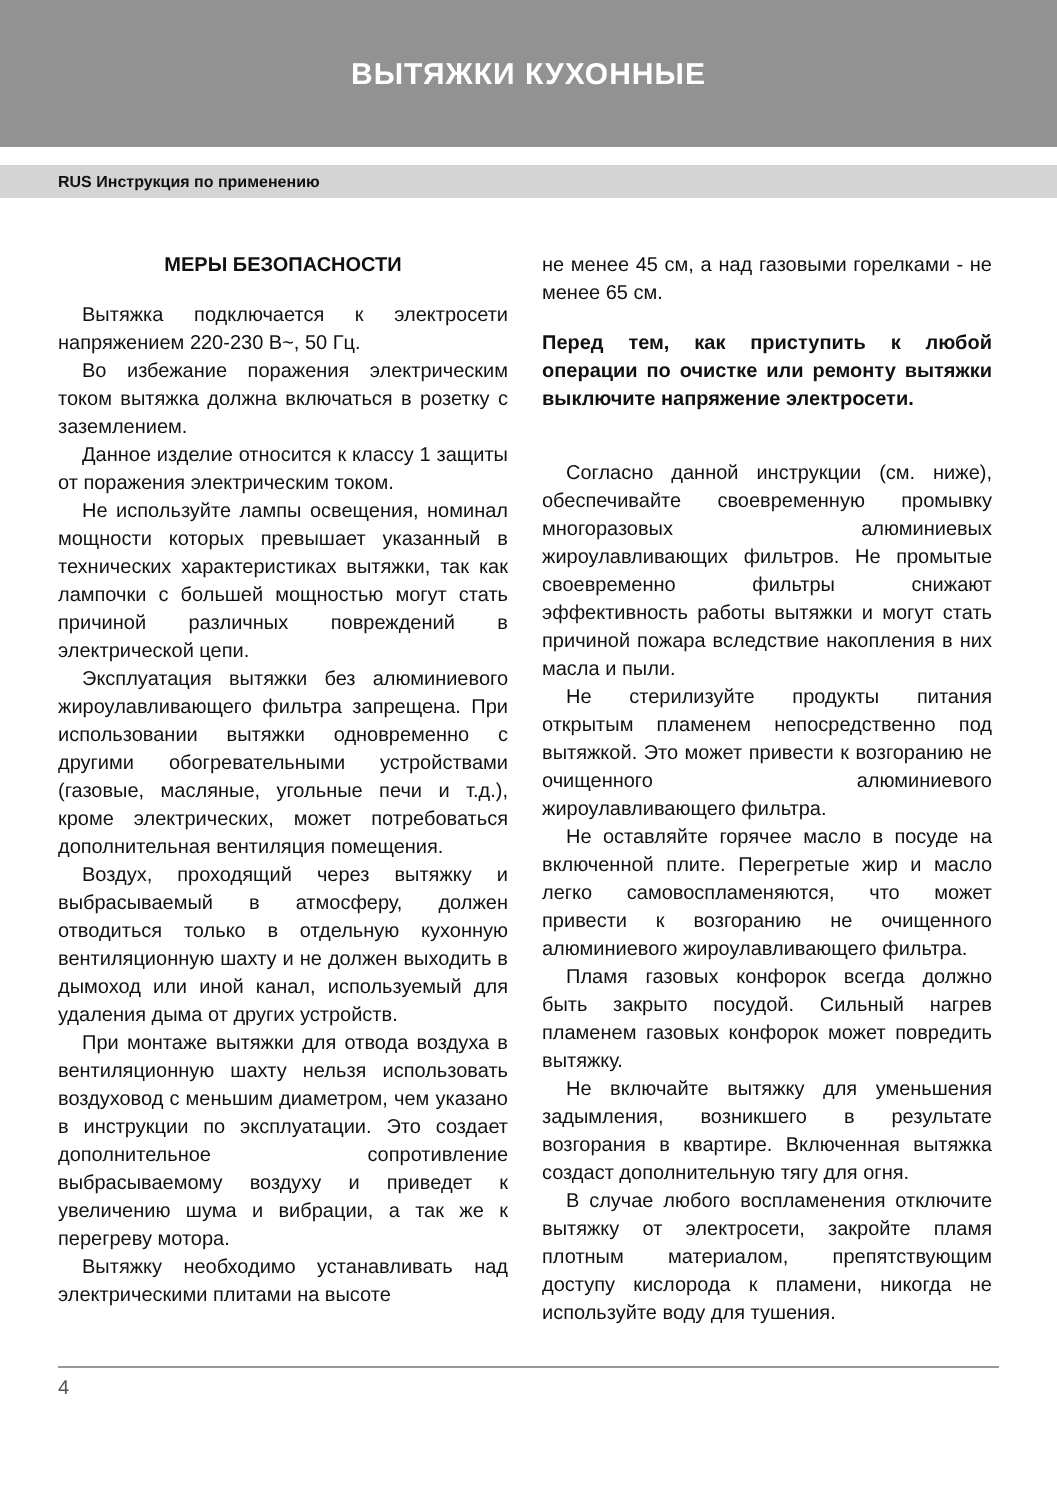ВЫТЯЖКИ КУХОННЫЕ
RUS Инструкция по применению
МЕРЫ БЕЗОПАСНОСТИ
Вытяжка подключается к электросети напряжением 220-230 В~, 50 Гц.
Во избежание поражения электрическим током вытяжка должна включаться в розетку с заземлением.
Данное изделие относится к классу 1 защиты от поражения электрическим током.
Не используйте лампы освещения, номинал мощности которых превышает указанный в технических характеристиках вытяжки, так как лампочки с большей мощностью могут стать причиной различных повреждений в электрической цепи.
Эксплуатация вытяжки без алюминиевого жироулавливающего фильтра запрещена. При использовании вытяжки одновременно с другими обогревательными устройствами (газовые, масляные, угольные печи и т.д.), кроме электрических, может потребоваться дополнительная вентиляция помещения.
Воздух, проходящий через вытяжку и выбрасываемый в атмосферу, должен отводиться только в отдельную кухонную вентиляционную шахту и не должен выходить в дымоход или иной канал, используемый для удаления дыма от других устройств.
При монтаже вытяжки для отвода воздуха в вентиляционную шахту нельзя использовать воздуховод с меньшим диаметром, чем указано в инструкции по эксплуатации. Это создает дополнительное сопротивление выбрасываемому воздуху и приведет к увеличению шума и вибрации, а так же к перегреву мотора.
Вытяжку необходимо устанавливать над электрическими плитами на высоте
не менее 45 см, а над газовыми горелками - не менее 65 см.
Перед тем, как приступить к любой операции по очистке или ремонту вытяжки выключите напряжение электросети.
Согласно данной инструкции (см. ниже), обеспечивайте своевременную промывку многоразовых алюминиевых жироулавливающих фильтров. Не промытые своевременно фильтры снижают эффективность работы вытяжки и могут стать причиной пожара вследствие накопления в них масла и пыли.
Не стерилизуйте продукты питания открытым пламенем непосредственно под вытяжкой. Это может привести к возгоранию не очищенного алюминиевого жироулавливающего фильтра.
Не оставляйте горячее масло в посуде на включенной плите. Перегретые жир и масло легко самовоспламеняются, что может привести к возгоранию не очищенного алюминиевого жироулавливающего фильтра.
Пламя газовых конфорок всегда должно быть закрыто посудой. Сильный нагрев пламенем газовых конфорок может повредить вытяжку.
Не включайте вытяжку для уменьшения задымления, возникшего в результате возгорания в квартире. Включенная вытяжка создаст дополнительную тягу для огня.
В случае любого воспламенения отключите вытяжку от электросети, закройте пламя плотным материалом, препятствующим доступу кислорода к пламени, никогда не используйте воду для тушения.
4